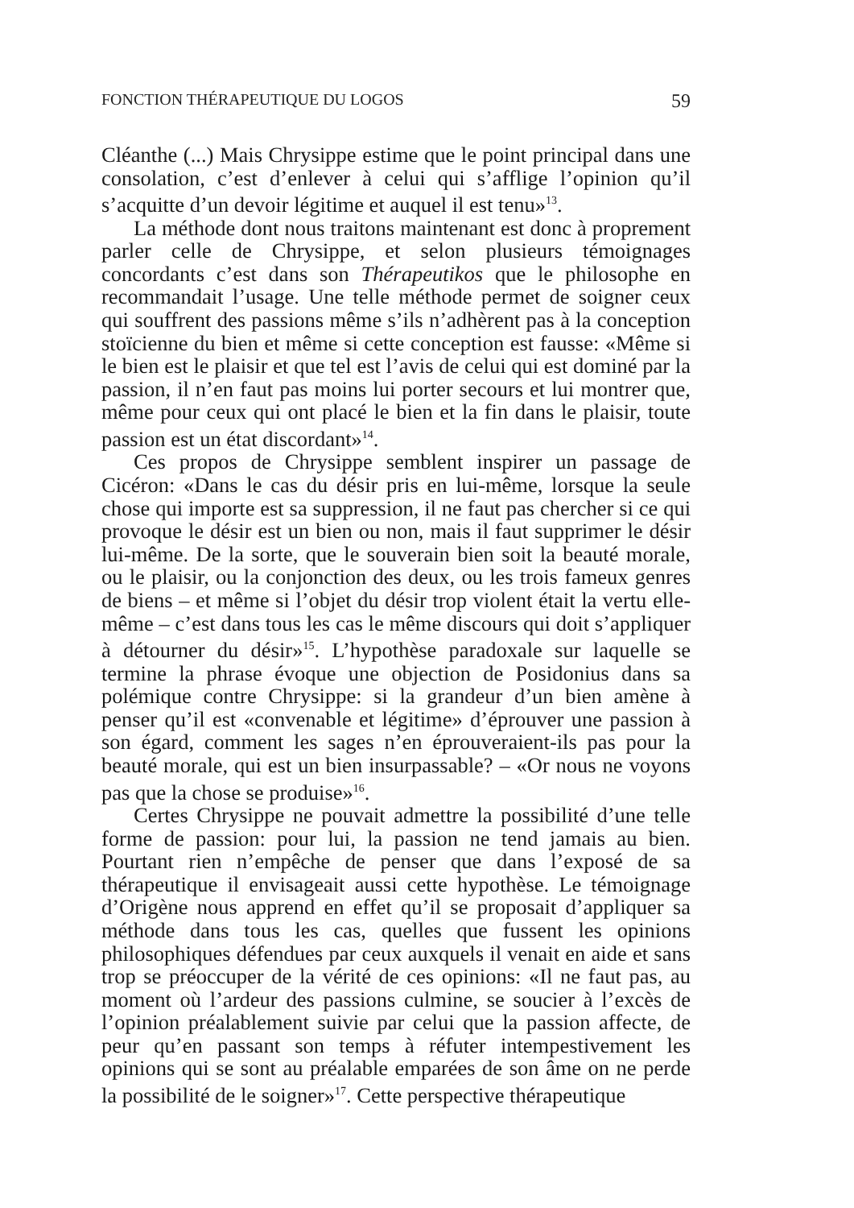FONCTION THÉRAPEUTIQUE DU LOGOS 59
Cléanthe (...) Mais Chrysippe estime que le point principal dans une consolation, c’est d’enlever à celui qui s’afflige l’opinion qu’il s’acquitte d’un devoir légitime et auquel il est tenu»<sup>13</sup>.
La méthode dont nous traitons maintenant est donc à proprement parler celle de Chrysippe, et selon plusieurs témoignages concordants c’est dans son Thérapeutikos que le philosophe en recommandait l’usage. Une telle méthode permet de soigner ceux qui souffrent des passions même s’ils n’adhèrent pas à la conception stoïcienne du bien et même si cette conception est fausse: «Même si le bien est le plaisir et que tel est l’avis de celui qui est dominé par la passion, il n’en faut pas moins lui porter secours et lui montrer que, même pour ceux qui ont placé le bien et la fin dans le plaisir, toute passion est un état discordant»<sup>14</sup>.
Ces propos de Chrysippe semblent inspirer un passage de Cicéron: «Dans le cas du désir pris en lui-même, lorsque la seule chose qui importe est sa suppression, il ne faut pas chercher si ce qui provoque le désir est un bien ou non, mais il faut supprimer le désir lui-même. De la sorte, que le souverain bien soit la beauté morale, ou le plaisir, ou la conjonction des deux, ou les trois fameux genres de biens – et même si l’objet du désir trop violent était la vertu elle-même – c’est dans tous les cas le même discours qui doit s’appliquer à détourner du désir»<sup>15</sup>. L’hypothèse paradoxale sur laquelle se termine la phrase évoque une objection de Posidonius dans sa polémique contre Chrysippe: si la grandeur d’un bien amène à penser qu’il est «convenable et légitime» d’éprouver une passion à son égard, comment les sages n’en éprouveraient-ils pas pour la beauté morale, qui est un bien insurpassable? – «Or nous ne voyons pas que la chose se produise»<sup>16</sup>.
Certes Chrysippe ne pouvait admettre la possibilité d’une telle forme de passion: pour lui, la passion ne tend jamais au bien. Pourtant rien n’empêche de penser que dans l’exposé de sa thérapeutique il envisageait aussi cette hypothèse. Le témoignage d’Origène nous apprend en effet qu’il se proposait d’appliquer sa méthode dans tous les cas, quelles que fussent les opinions philosophiques défendues par ceux auxquels il venait en aide et sans trop se préoccuper de la vérité de ces opinions: «Il ne faut pas, au moment où l’ardeur des passions culmine, se soucier à l’excès de l’opinion préalablement suivie par celui que la passion affecte, de peur qu’en passant son temps à réfuter intempestivement les opinions qui se sont au préalable emparées de son âme on ne perde la possibilité de le soigner»<sup>17</sup>. Cette perspective thérapeutique